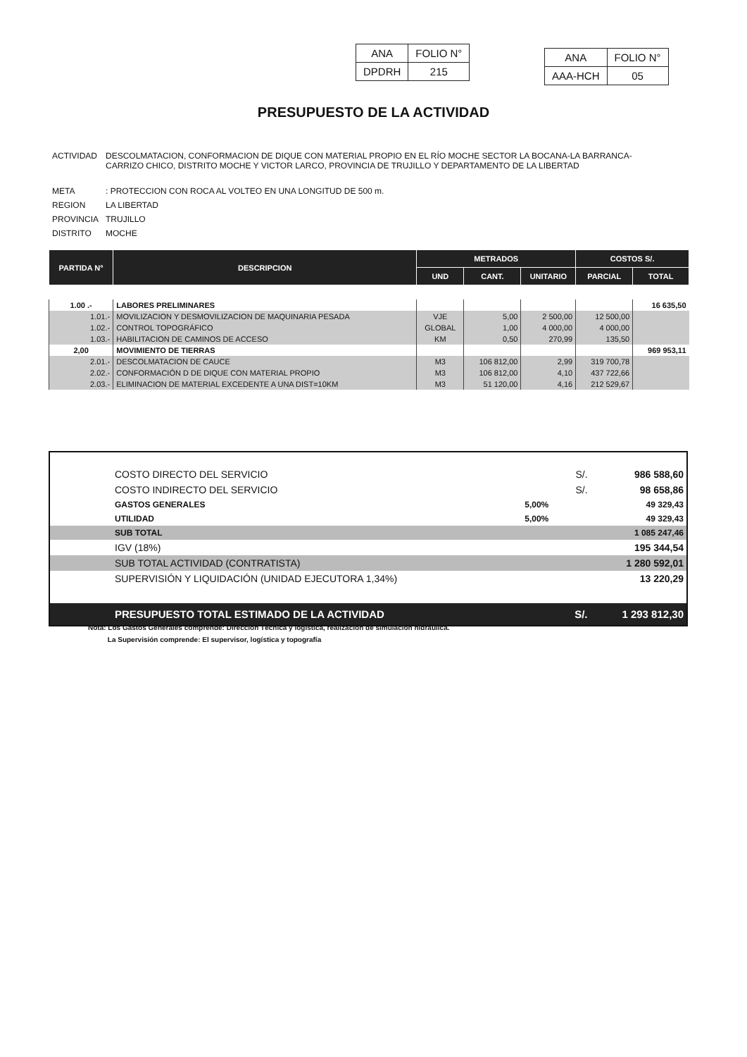| ANA | FOLIO N° |
| DPDRH | 215 |
| ANA | FOLIO N° |
| AAA-HCH | 05 |
PRESUPUESTO DE LA ACTIVIDAD
| ACTIVIDAD | DESCOLMATACION, CONFORMACION DE DIQUE CON MATERIAL PROPIO EN EL RÍO MOCHE SECTOR LA BOCANA-LA BARRANCA- CARRIZO CHICO, DISTRITO MOCHE Y VICTOR LARCO, PROVINCIA DE TRUJILLO Y DEPARTAMENTO DE LA LIBERTAD |
| META | : PROTECCION CON ROCA AL VOLTEO EN UNA LONGITUD DE 500 m. |
| REGION | LA LIBERTAD |
| PROVINCIA | TRUJILLO |
| DISTRITO | MOCHE |
| PARTIDA N° | DESCRIPCION | METRADOS | | | COSTOS S/. | |
| --- | --- | --- | --- | --- | --- | --- |
| | | UND | CANT. | UNITARIO | PARCIAL | TOTAL |
| 1.00 .- | LABORES PRELIMINARES | | | | | 16 635,50 |
| 1.01.- | MOVILIZACION Y DESMOVILIZACION DE MAQUINARIA PESADA | VJE | 5,00 | 2 500,00 | 12 500,00 | |
| 1.02.- | CONTROL TOPOGRÁFICO | GLOBAL | 1,00 | 4 000,00 | 4 000,00 | |
| 1.03.- | HABILITACION DE CAMINOS DE ACCESO | KM | 0,50 | 270,99 | 135,50 | |
| 2,00 | MOVIMIENTO DE TIERRAS | | | | | 969 953,11 |
| 2.01.- | DESCOLMATACION DE CAUCE | M3 | 106 812,00 | 2,99 | 319 700,78 | |
| 2.02.- | CONFORMACIÓN D DE DIQUE CON MATERIAL PROPIO | M3 | 106 812,00 | 4,10 | 437 722,66 | |
| 2.03.- | ELIMINACION DE MATERIAL EXCEDENTE A UNA DIST=10KM | M3 | 51 120,00 | 4,16 | 212 529,67 | |
| | COSTO DIRECTO DEL SERVICIO | | S/. | 986 588,60 |
| | COSTO INDIRECTO DEL SERVICIO | | S/. | 98 658,86 |
| | GASTOS GENERALES | 5,00% | | 49 329,43 |
| | UTILIDAD | 5,00% | | 49 329,43 |
| | SUB TOTAL | | | 1 085 247,46 |
| | IGV (18%) | | | 195 344,54 |
| | SUB TOTAL ACTIVIDAD (CONTRATISTA) | | | 1 280 592,01 |
| | SUPERVISIÓN Y LIQUIDACIÓN (UNIDAD EJECUTORA 1,34%) | | | 13 220,29 |
| | PRESUPUESTO TOTAL ESTIMADO DE LA ACTIVIDAD | | S/. | 1 293 812,30 |
Nota: Los Gastos Generales comprende: Direccion Técnica y logistíca, realización de simulación hidráulica.
La Supervisión comprende: El supervisor, logística y topografía